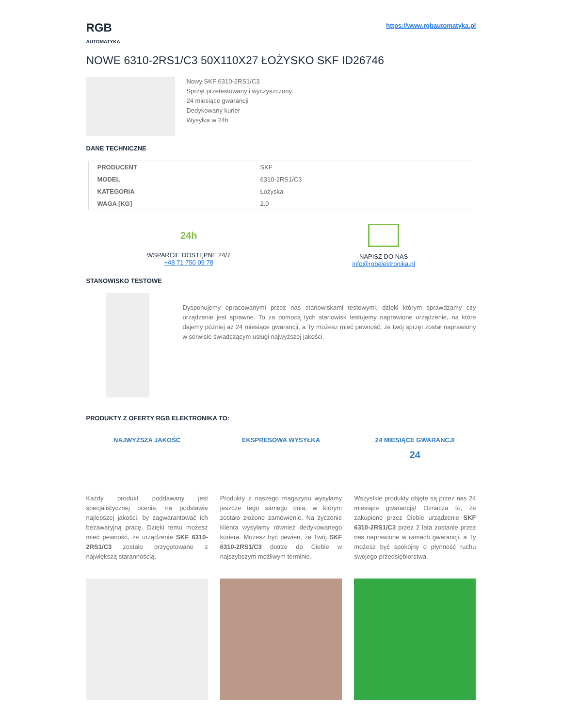RGB
AUTOMATYKA
https://www.rgbautomatyka.pl
NOWE 6310-2RS1/C3 50X110X27 ŁOŻYSKO SKF ID26746
Nowy SKF 6310-2RS1/C3
Sprzęt przetestowany i wyczyszczony.
24 miesiące gwarancji
Dedykowany kurier
Wysyłka w 24h
DANE TECHNICZNE
| PRODUCENT | SKF |
| MODEL | 6310-2RS1/C3 |
| KATEGORIA | Łożyska |
| WAGA [KG] | 2.0 |
24h
WSPARCIE DOSTĘPNE 24/7
+48 71 750 09 78
NAPISZ DO NAS
info@rgbelektronika.pl
STANOWISKO TESTOWE
Dysponujemy opracowanymi przez nas stanowiskami testowymi, dzięki którym sprawdzamy czy urządzenie jest sprawne. To za pomocą tych stanowisk testujemy naprawione urządzenie, na które dajemy później aż 24 miesiące gwarancji, a Ty możesz mieć pewność, że twój sprzęt został naprawiony w serwisie świadczącym usługi najwyższej jakości.
PRODUKTY Z OFERTY RGB ELEKTRONIKA TO:
NAJWYŻSZA JAKOŚĆ
Każdy produkt poddawany jest specjalistycznej ocenie, na podstawie najlepszej jakości, by zagwarantować ich bezawaryjną pracę. Dzięki temu możesz mieć pewność, że urządzenie SKF 6310-2RS1/C3 zostało przygotowane z największą starannością.
EKSPRESOWA WYSYŁKA
Produkty z naszego magazynu wysyłamy jeszcze tego samego dnia, w którym zostało złożone zamówienie. Na życzenie klienta wysyłamy również dedykowanego kuriera. Możesz być pewien, że Twój SKF 6310-2RS1/C3 dotrze do Ciebie w najszybszym możliwym terminie.
24 MIESIĄCE GWARANCJI
24
Wszystkie produkty objęte są przez nas 24 miesiące gwarancją! Oznacza to, że zakupione przez Ciebie urządzenie SKF 6310-2RS1/C3 przez 2 lata zostanie przez nas naprawione w ramach gwarancji, a Ty możesz być spokojny o płynność ruchu swojego przedsiębiorstwa.